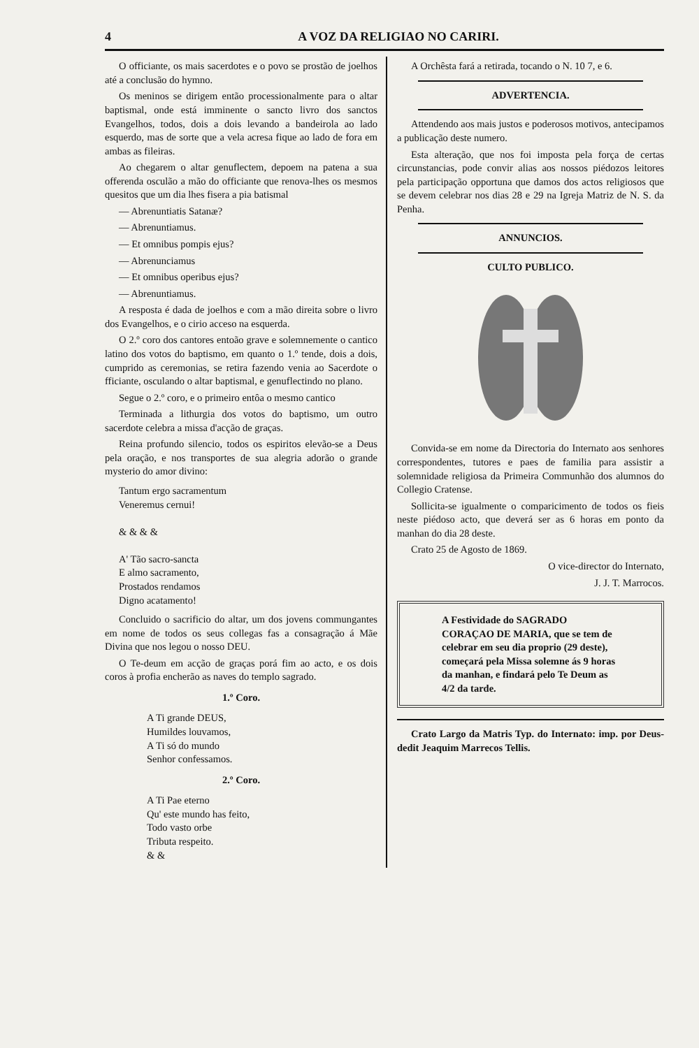4 A VOZ DA RELIGIAO NO CARIRI.
O officiante, os mais sacerdotes e o povo se prostão de joelhos até a conclusão do hymno.
Os meninos se dirigem então processionalmente para o altar baptismal, onde está imminente o sancto livro dos sanctos Evangelhos, todos, dois a dois levando a bandeirola ao lado esquerdo, mas de sorte que a vela acresa fique ao lado de fora em ambas as fileiras.
Ao chegarem o altar genuflectem, depoem na patena a sua offerenda osculão a mão do officiante que renova-lhes os mesmos quesitos que um dia lhes fisera a pia batismal
— Abrenuntiatis Satanæ?
— Abrenuntiamus.
— Et omnibus pompis ejus?
— Abrenunciamus
— Et omnibus operibus ejus?
— Abrenuntiamus.
A resposta é dada de joelhos e com a mão direita sobre o livro dos Evangelhos, e o cirio acceso na esquerda.
O 2.º coro dos cantores entoão grave e solemnemente o cantico latino dos votos do baptismo, em quanto o 1.º tende, dois a dois, cumprido as ceremonias, se retira fazendo venia ao Sacerdote o fficiante, osculando o altar baptismal, e genuflectindo no plano.
Segue o 2.º coro, e o primeiro entôa o mesmo cantico
Terminada a lithurgia dos votos do baptismo, um outro sacerdote celebra a missa d'acção de graças.
Reina profundo silencio, todos os espiritos elevão-se a Deus pela oração, e nos transportes de sua alegria adorão o grande mysterio do amor divino:
Tantum ergo sacramentum
Veneremus cernui!
& & & &
A' Tão sacro-sancta
E almo sacramento,
Prostados rendamos
Digno acatamento!
Concluido o sacrificio do altar, um dos jovens commungantes em nome de todos os seus collegas fas a consagração á Mãe Divina que nos legou o nosso DEU.
O Te-deum em acção de graças porá fim ao acto, e os dois coros à profia encherão as naves do templo sagrado.
1.º Coro.
A Ti grande DEUS,
Humildes louvamos,
A Ti só do mundo
Senhor confessamos.
2.º Coro.
A Ti Pae eterno
Qu' este mundo has feito,
Todo vasto orbe
Tributa respeito.
& &
A Orchêsta fará a retirada, tocando o N. 10 7, e 6.
ADVERTENCIA.
Attendendo aos mais justos e poderosos motivos, antecipamos a publicação deste numero.
Esta alteração, que nos foi imposta pela força de certas circunstancias, pode convir alias aos nossos piédozos leitores pela participação opportuna que damos dos actos religiosos que se devem celebrar nos dias 28 e 29 na Igreja Matriz de N. S. da Penha.
ANNUNCIOS.
CULTO PUBLICO.
Convida-se em nome da Directoria do Internato aos senhores correspondentes, tutores e paes de familia para assistir a solemnidade religiosa da Primeira Communhão dos alumnos do Collegio Cratense.
Sollicita-se igualmente o compari­cimento de todos os fieis neste piédoso acto, que deverá ser as 6 horas em ponto da manhan do dia 28 deste.
Crato 25 de Agosto de 1869.
O vice-director do Internato,
J. J. T. Marrocos.
A Festividade do SAGRADO CORAÇAO DE MARIA, que se tem de celebrar em seu dia proprio (29 deste), começará pela Missa solemne ás 9 horas da manhan, e findará pelo Te Deum as 4/2 da tarde.
Crato Largo da Matris Typ. do Internato: imp. por Deus-dedit Jeaquim Marrecos Tellis.